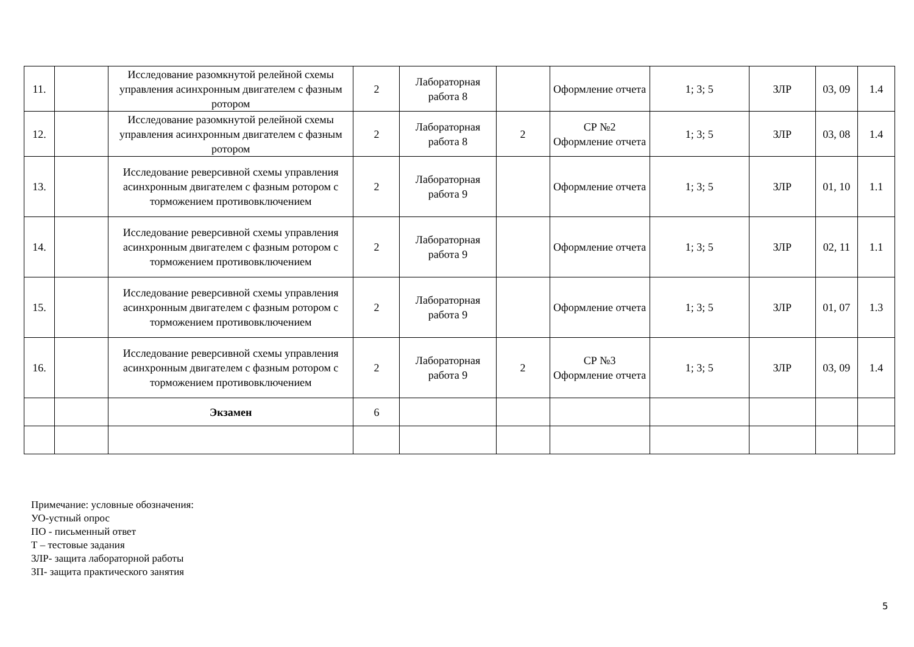| 11. | | Исследование разомкнутой релейной схемы управления асинхронным двигателем с фазным ротором | 2 | Лабораторная работа 8 | | Оформление отчета | 1; 3; 5 | ЗЛР | 03, 09 | 1.4 |
| 12. | | Исследование разомкнутой релейной схемы управления асинхронным двигателем с фазным ротором | 2 | Лабораторная работа 8 | 2 | СР №2 Оформление отчета | 1; 3; 5 | ЗЛР | 03, 08 | 1.4 |
| 13. | | Исследование реверсивной схемы управления асинхронным двигателем с фазным ротором с торможением противовключением | 2 | Лабораторная работа 9 | | Оформление отчета | 1; 3; 5 | ЗЛР | 01, 10 | 1.1 |
| 14. | | Исследование реверсивной схемы управления асинхронным двигателем с фазным ротором с торможением противовключением | 2 | Лабораторная работа 9 | | Оформление отчета | 1; 3; 5 | ЗЛР | 02, 11 | 1.1 |
| 15. | | Исследование реверсивной схемы управления асинхронным двигателем с фазным ротором с торможением противовключением | 2 | Лабораторная работа 9 | | Оформление отчета | 1; 3; 5 | ЗЛР | 01, 07 | 1.3 |
| 16. | | Исследование реверсивной схемы управления асинхронным двигателем с фазным ротором с торможением противовключением | 2 | Лабораторная работа 9 | 2 | СР №3 Оформление отчета | 1; 3; 5 | ЗЛР | 03, 09 | 1.4 |
| | | Экзамен | 6 | | | | | | | |
Примечание: условные обозначения:
УО-устный опрос
ПО - письменный ответ
Т – тестовые задания
ЗЛР- защита лабораторной работы
ЗП- защита практического занятия
5